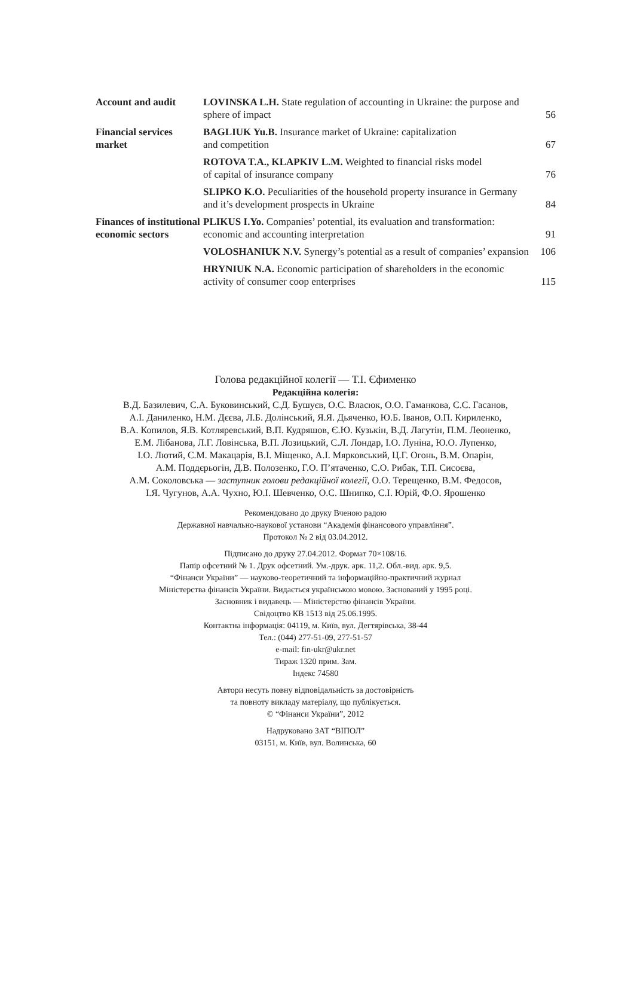| Account and audit | LOVINSKA L.H. State regulation of accounting in Ukraine: the purpose and sphere of impact | 56 |
| Financial services market | BAGLIUK Yu.B. Insurance market of Ukraine: capitalization and competition | 67 |
| | ROTOVA T.A., KLAPKIV L.M. Weighted to financial risks model of capital of insurance company | 76 |
| | SLIPKO K.O. Peculiarities of the household property insurance in Germany and it’s development prospects in Ukraine | 84 |
| Finances of institutional economic sectors | PLIKUS I.Yo. Companies’ potential, its evaluation and transformation: economic and accounting interpretation | 91 |
| | VOLOSHANIUK N.V. Synergy’s potential as a result of companies’ expansion | 106 |
| | HRYNIUK N.A. Economic participation of shareholders in the economic activity of consumer coop enterprises | 115 |
Голова редакційної колегії — Т.І. Єфименко
Редакційна колегія:
В.Д. Базилевич, С.А. Буковинський, С.Д. Бушуєв, О.С. Власюк, О.О. Гаманкова, С.С. Гасанов,
А.І. Даниленко, Н.М. Дєєва, Л.Б. Долінський, Я.Я. Дьяченко, Ю.Б. Іванов, О.П. Кириленко,
В.А. Копилов, Я.В. Котляревський, В.П. Кудряшов, Є.Ю. Кузькін, В.Д. Лагутін, П.М. Леоненко,
Е.М. Лібанова, Л.Г. Ловінська, В.П. Лозицький, С.Л. Лондар, І.О. Луніна, Ю.О. Лупенко,
І.О. Лютий, С.М. Макацарія, В.І. Міщенко, А.І. Мярковський, Ц.Г. Огонь, В.М. Опарін,
А.М. Поддєрьогін, Д.В. Полозенко, Г.О. П’ятаченко, С.О. Рибак, Т.П. Сисоєва,
А.М. Соколовська — заступник голови редакційної колегії, О.О. Терещенко, В.М. Федосов,
І.Я. Чугунов, А.А. Чухно, Ю.І. Шевченко, О.С. Шнипко, С.І. Юрій, Ф.О. Ярошенко
Рекомендовано до друку Вченою радою
Державної навчально-наукової установи “Академія фінансового управління”.
Протокол № 2 від 03.04.2012.
Підписано до друку 27.04.2012. Формат 70×108/16.
Папір офсетний № 1. Друк офсетний. Ум.-друк. арк. 11,2. Обл.-вид. арк. 9,5.
“Фінанси України” — науково-теоретичний та інформаційно-практичний журнал
Міністерства фінансів України. Видається українською мовою. Заснований у 1995 році.
Засновник і видавець — Міністерство фінансів України.
Свідоцтво КВ 1513 від 25.06.1995.
Контактна інформація: 04119, м. Київ, вул. Дегтярівська, 38-44
Тел.: (044) 277-51-09, 277-51-57
e-mail: fin-ukr@ukr.net
Тираж 1320 прим. Зам.
Індекс 74580
Автори несуть повну відповідальність за достовірність
та повноту викладу матеріалу, що публікується.
© “Фінанси України”, 2012
Надруковано ЗАТ “ВІПОЛ”
03151, м. Київ, вул. Волинська, 60